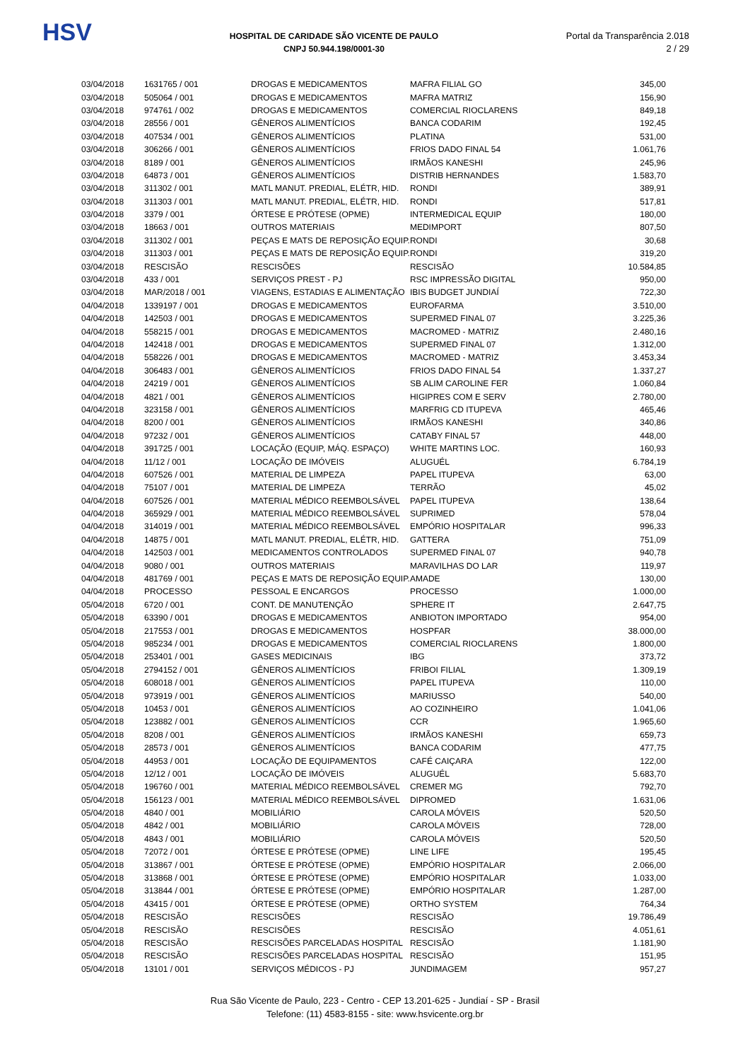HSV
HOSPITAL DE CARIDADE SÃO VICENTE DE PAULO
CNPJ 50.944.198/0001-30
Portal da Transparência 2.018
2 / 29
| 03/04/2018 | 1631765 / 001 | DROGAS E MEDICAMENTOS | MAFRA FILIAL GO | 345,00 |
| 03/04/2018 | 505064 / 001 | DROGAS E MEDICAMENTOS | MAFRA MATRIZ | 156,90 |
| 03/04/2018 | 974761 / 002 | DROGAS E MEDICAMENTOS | COMERCIAL RIOCLARENS | 849,18 |
| 03/04/2018 | 28556 / 001 | GÊNEROS ALIMENTÍCIOS | BANCA CODARIM | 192,45 |
| 03/04/2018 | 407534 / 001 | GÊNEROS ALIMENTÍCIOS | PLATINA | 531,00 |
| 03/04/2018 | 306266 / 001 | GÊNEROS ALIMENTÍCIOS | FRIOS DADO FINAL 54 | 1.061,76 |
| 03/04/2018 | 8189 / 001 | GÊNEROS ALIMENTÍCIOS | IRMÃOS KANESHI | 245,96 |
| 03/04/2018 | 64873 / 001 | GÊNEROS ALIMENTÍCIOS | DISTRIB HERNANDES | 1.583,70 |
| 03/04/2018 | 311302 / 001 | MATL MANUT. PREDIAL, ELÉTR, HID. | RONDI | 389,91 |
| 03/04/2018 | 311303 / 001 | MATL MANUT. PREDIAL, ELÉTR, HID. | RONDI | 517,81 |
| 03/04/2018 | 3379 / 001 | ÓRTESE E PRÓTESE (OPME) | INTERMEDICAL EQUIP | 180,00 |
| 03/04/2018 | 18663 / 001 | OUTROS MATERIAIS | MEDIMPORT | 807,50 |
| 03/04/2018 | 311302 / 001 | PEÇAS E MATS DE REPOSIÇÃO EQUIP. | RONDI | 30,68 |
| 03/04/2018 | 311303 / 001 | PEÇAS E MATS DE REPOSIÇÃO EQUIP. | RONDI | 319,20 |
| 03/04/2018 | RESCISÃO | RESCISÕES | RESCISÃO | 10.584,85 |
| 03/04/2018 | 433 / 001 | SERVIÇOS PREST - PJ | RSC IMPRESSÃO DIGITAL | 950,00 |
| 03/04/2018 | MAR/2018 / 001 | VIAGENS, ESTADIAS E ALIMENTAÇÃO | IBIS BUDGET JUNDIAÍ | 722,30 |
| 04/04/2018 | 1339197 / 001 | DROGAS E MEDICAMENTOS | EUROFARMA | 3.510,00 |
| 04/04/2018 | 142503 / 001 | DROGAS E MEDICAMENTOS | SUPERMED FINAL 07 | 3.225,36 |
| 04/04/2018 | 558215 / 001 | DROGAS E MEDICAMENTOS | MACROMED - MATRIZ | 2.480,16 |
| 04/04/2018 | 142418 / 001 | DROGAS E MEDICAMENTOS | SUPERMED FINAL 07 | 1.312,00 |
| 04/04/2018 | 558226 / 001 | DROGAS E MEDICAMENTOS | MACROMED - MATRIZ | 3.453,34 |
| 04/04/2018 | 306483 / 001 | GÊNEROS ALIMENTÍCIOS | FRIOS DADO FINAL 54 | 1.337,27 |
| 04/04/2018 | 24219 / 001 | GÊNEROS ALIMENTÍCIOS | SB ALIM CAROLINE FER | 1.060,84 |
| 04/04/2018 | 4821 / 001 | GÊNEROS ALIMENTÍCIOS | HIGIPRES COM E SERV | 2.780,00 |
| 04/04/2018 | 323158 / 001 | GÊNEROS ALIMENTÍCIOS | MARFRIG CD ITUPEVA | 465,46 |
| 04/04/2018 | 8200 / 001 | GÊNEROS ALIMENTÍCIOS | IRMÃOS KANESHI | 340,86 |
| 04/04/2018 | 97232 / 001 | GÊNEROS ALIMENTÍCIOS | CATABY FINAL 57 | 448,00 |
| 04/04/2018 | 391725 / 001 | LOCAÇÃO (EQUIP, MÁQ. ESPAÇO) | WHITE MARTINS LOC. | 160,93 |
| 04/04/2018 | 11/12 / 001 | LOCAÇÃO DE IMÓVEIS | ALUGUÉL | 6.784,19 |
| 04/04/2018 | 607526 / 001 | MATERIAL DE LIMPEZA | PAPEL ITUPEVA | 63,00 |
| 04/04/2018 | 75107 / 001 | MATERIAL DE LIMPEZA | TERRÃO | 45,02 |
| 04/04/2018 | 607526 / 001 | MATERIAL MÉDICO REEMBOLSÁVEL | PAPEL ITUPEVA | 138,64 |
| 04/04/2018 | 365929 / 001 | MATERIAL MÉDICO REEMBOLSÁVEL | SUPRIMED | 578,04 |
| 04/04/2018 | 314019 / 001 | MATERIAL MÉDICO REEMBOLSÁVEL | EMPÓRIO HOSPITALAR | 996,33 |
| 04/04/2018 | 14875 / 001 | MATL MANUT. PREDIAL, ELÉTR, HID. | GATTERA | 751,09 |
| 04/04/2018 | 142503 / 001 | MEDICAMENTOS CONTROLADOS | SUPERMED FINAL 07 | 940,78 |
| 04/04/2018 | 9080 / 001 | OUTROS MATERIAIS | MARAVILHAS DO LAR | 119,97 |
| 04/04/2018 | 481769 / 001 | PEÇAS E MATS DE REPOSIÇÃO EQUIP. | AMADE | 130,00 |
| 04/04/2018 | PROCESSO | PESSOAL E ENCARGOS | PROCESSO | 1.000,00 |
| 05/04/2018 | 6720 / 001 | CONT. DE MANUTENÇÃO | SPHERE IT | 2.647,75 |
| 05/04/2018 | 63390 / 001 | DROGAS E MEDICAMENTOS | ANBIOTON IMPORTADO | 954,00 |
| 05/04/2018 | 217553 / 001 | DROGAS E MEDICAMENTOS | HOSPFAR | 38.000,00 |
| 05/04/2018 | 985234 / 001 | DROGAS E MEDICAMENTOS | COMERCIAL RIOCLARENS | 1.800,00 |
| 05/04/2018 | 253401 / 001 | GASES MEDICINAIS | IBG | 373,72 |
| 05/04/2018 | 2794152 / 001 | GÊNEROS ALIMENTÍCIOS | FRIBOI FILIAL | 1.309,19 |
| 05/04/2018 | 608018 / 001 | GÊNEROS ALIMENTÍCIOS | PAPEL ITUPEVA | 110,00 |
| 05/04/2018 | 973919 / 001 | GÊNEROS ALIMENTÍCIOS | MARIUSSO | 540,00 |
| 05/04/2018 | 10453 / 001 | GÊNEROS ALIMENTÍCIOS | AO COZINHEIRO | 1.041,06 |
| 05/04/2018 | 123882 / 001 | GÊNEROS ALIMENTÍCIOS | CCR | 1.965,60 |
| 05/04/2018 | 8208 / 001 | GÊNEROS ALIMENTÍCIOS | IRMÃOS KANESHI | 659,73 |
| 05/04/2018 | 28573 / 001 | GÊNEROS ALIMENTÍCIOS | BANCA CODARIM | 477,75 |
| 05/04/2018 | 44953 / 001 | LOCAÇÃO DE EQUIPAMENTOS | CAFÉ CAIÇARA | 122,00 |
| 05/04/2018 | 12/12 / 001 | LOCAÇÃO DE IMÓVEIS | ALUGUÉL | 5.683,70 |
| 05/04/2018 | 196760 / 001 | MATERIAL MÉDICO REEMBOLSÁVEL | CREMER MG | 792,70 |
| 05/04/2018 | 156123 / 001 | MATERIAL MÉDICO REEMBOLSÁVEL | DIPROMED | 1.631,06 |
| 05/04/2018 | 4840 / 001 | MOBILIÁRIO | CAROLA MÓVEIS | 520,50 |
| 05/04/2018 | 4842 / 001 | MOBILIÁRIO | CAROLA MÓVEIS | 728,00 |
| 05/04/2018 | 4843 / 001 | MOBILIÁRIO | CAROLA MÓVEIS | 520,50 |
| 05/04/2018 | 72072 / 001 | ÓRTESE E PRÓTESE (OPME) | LINE LIFE | 195,45 |
| 05/04/2018 | 313867 / 001 | ÓRTESE E PRÓTESE (OPME) | EMPÓRIO HOSPITALAR | 2.066,00 |
| 05/04/2018 | 313868 / 001 | ÓRTESE E PRÓTESE (OPME) | EMPÓRIO HOSPITALAR | 1.033,00 |
| 05/04/2018 | 313844 / 001 | ÓRTESE E PRÓTESE (OPME) | EMPÓRIO HOSPITALAR | 1.287,00 |
| 05/04/2018 | 43415 / 001 | ÓRTESE E PRÓTESE (OPME) | ORTHO SYSTEM | 764,34 |
| 05/04/2018 | RESCISÃO | RESCISÕES | RESCISÃO | 19.786,49 |
| 05/04/2018 | RESCISÃO | RESCISÕES | RESCISÃO | 4.051,61 |
| 05/04/2018 | RESCISÃO | RESCISÕES PARCELADAS HOSPITAL | RESCISÃO | 1.181,90 |
| 05/04/2018 | RESCISÃO | RESCISÕES PARCELADAS HOSPITAL | RESCISÃO | 151,95 |
| 05/04/2018 | 13101 / 001 | SERVIÇOS MÉDICOS - PJ | JUNDIMAGEM | 957,27 |
Rua São Vicente de Paulo, 223 - Centro - CEP 13.201-625 - Jundiaí - SP - Brasil
Telefone: (11) 4583-8155 - site: www.hsvicente.org.br